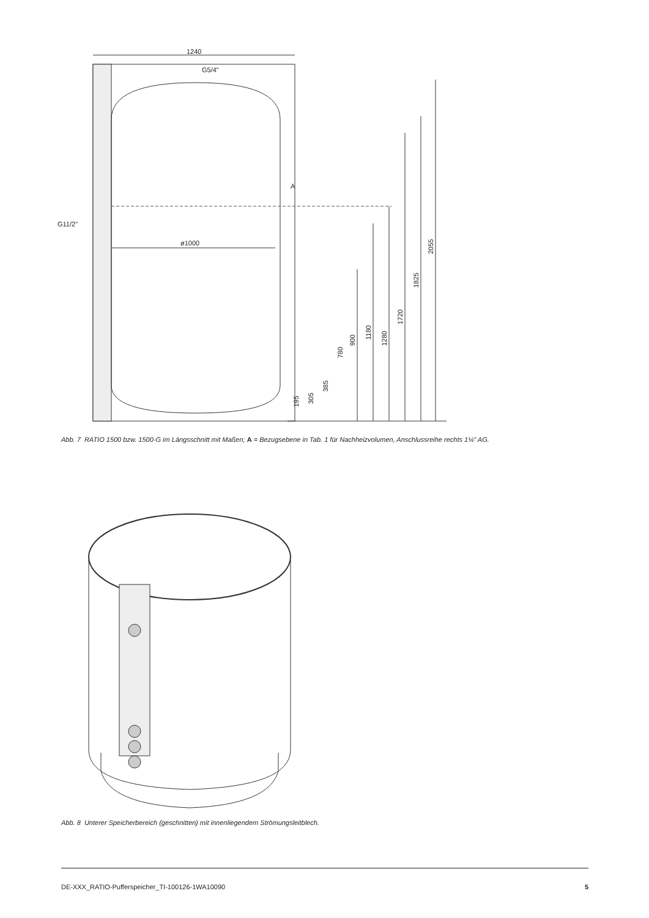1240
G5/4"
G11/2"
ø1000
A
2055
1825
1720
1280
1180
900
780
385
305
195
Abb. 7 RATIO 1500 bzw. 1500-G im Längsschnitt mit Maßen; A = Bezugsebene in Tab. 1 für Nachheizvolumen, Anschlussreihe rechts 1¼" AG.
Abb. 8 Unterer Speicherbereich (geschnitten) mit innenliegendem Strömungsleitblech.
DE-XXX_RATIO-Pufferspeicher_TI-100126-1WA10090 5